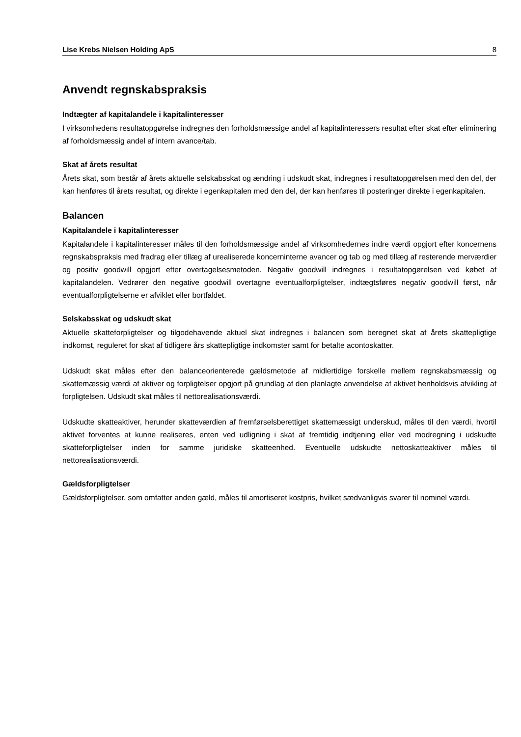Lise Krebs Nielsen Holding ApS 8
Anvendt regnskabspraksis
Indtægter af kapitalandele i kapitalinteresser
I virksomhedens resultatopgørelse indregnes den forholdsmæssige andel af kapitalinteressers resultat efter skat efter eliminering af forholdsmæssig andel af intern avance/tab.
Skat af årets resultat
Årets skat, som består af årets aktuelle selskabsskat og ændring i udskudt skat, indregnes i resultatopgørelsen med den del, der kan henføres til årets resultat, og direkte i egenkapitalen med den del, der kan henføres til posteringer direkte i egenkapitalen.
Balancen
Kapitalandele i kapitalinteresser
Kapitalandele i kapitalinteresser måles til den forholdsmæssige andel af virksomhedernes indre værdi opgjort efter koncernens regnskabspraksis med fradrag eller tillæg af urealiserede koncerninterne avancer og tab og med tillæg af resterende merværdier og positiv goodwill opgjort efter overtagelsesmetoden. Negativ goodwill indregnes i resultatopgørelsen ved købet af kapitalandelen. Vedrører den negative goodwill overtagne eventualforpligtelser, indtægtsføres negativ goodwill først, når eventualforpligtelserne er afviklet eller bortfaldet.
Selskabsskat og udskudt skat
Aktuelle skatteforpligtelser og tilgodehavende aktuel skat indregnes i balancen som beregnet skat af årets skattepligtige indkomst, reguleret for skat af tidligere års skattepligtige indkomster samt for betalte acontoskatter.
Udskudt skat måles efter den balanceorienterede gældsmetode af midlertidige forskelle mellem regnskabsmæssig og skattemæssig værdi af aktiver og forpligtelser opgjort på grundlag af den planlagte anvendelse af aktivet henholdsvis afvikling af forpligtelsen. Udskudt skat måles til nettorealisationsværdi.
Udskudte skatteaktiver, herunder skatteværdien af fremførselsberettiget skattemæssigt underskud, måles til den værdi, hvortil aktivet forventes at kunne realiseres, enten ved udligning i skat af fremtidig indtjening eller ved modregning i udskudte skatteforpligtelser inden for samme juridiske skatteenhed. Eventuelle udskudte nettoskatteaktiver måles til nettorealisationsværdi.
Gældsforpligtelser
Gældsforpligtelser, som omfatter anden gæld, måles til amortiseret kostpris, hvilket sædvanligvis svarer til nominel værdi.